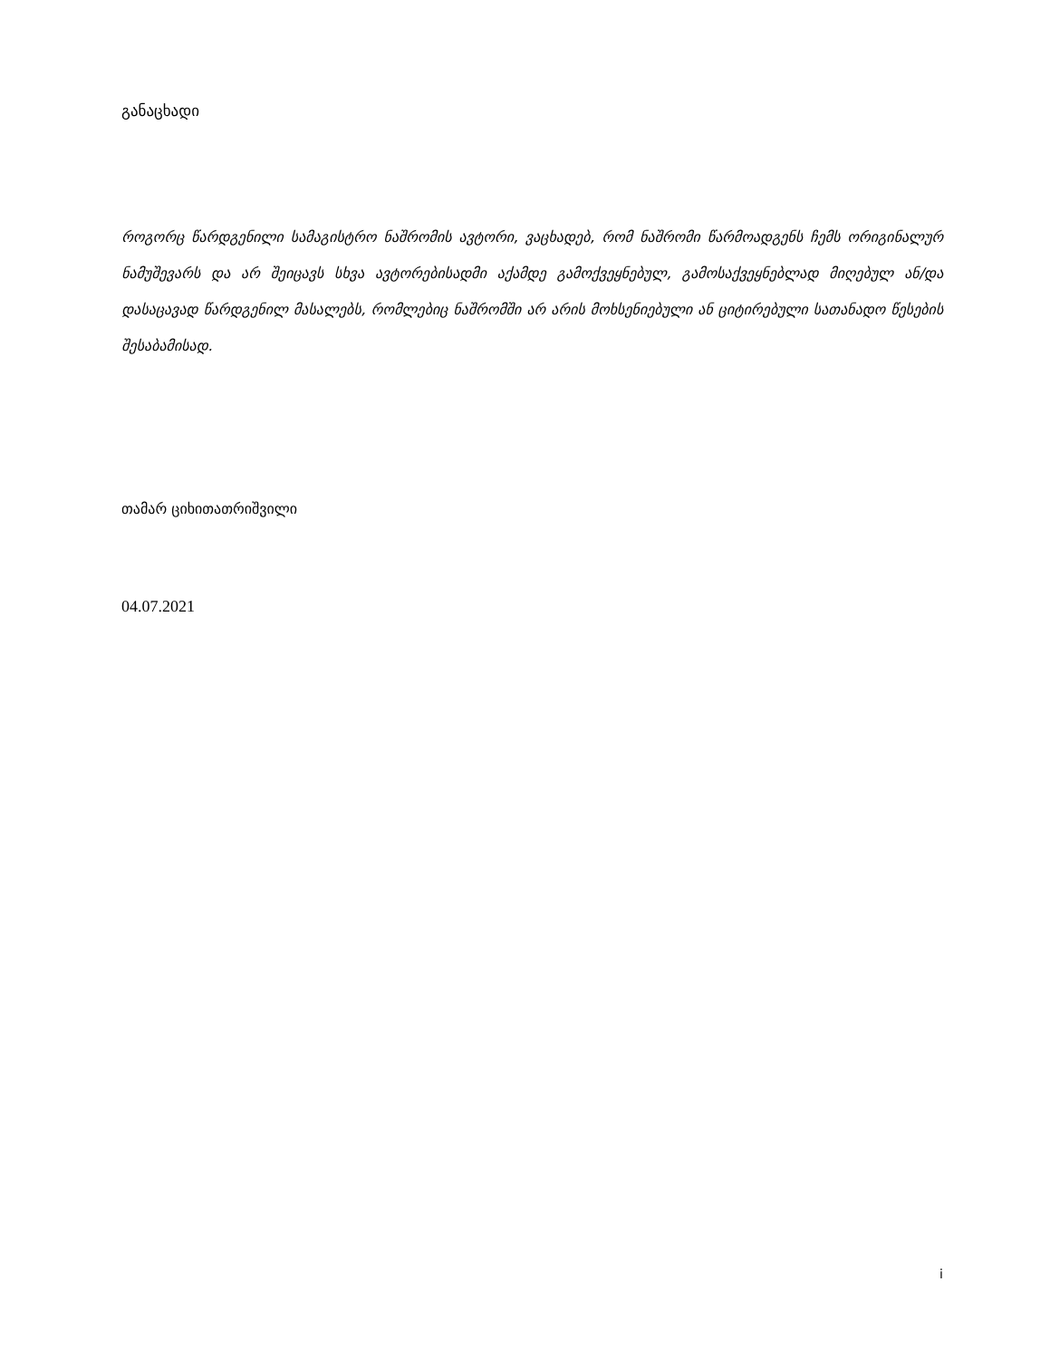განაცხადი
როგორც წარდგენილი სამაგისტრო ნაშრომის ავტორი, ვაცხადებ, რომ ნაშრომი წარმოადგენს ჩემს ორიგინალურ ნამუშევარს და არ შეიცავს სხვა ავტორებისადმი აქამდე გამოქვეყნებულ, გამოსაქვეყნებლად მიღებულ ან/და დასაცავად წარდგენილ მასალებს, რომლებიც ნაშრომში არ არის მოხსენიებული ან ციტირებული სათანადო წესების შესაბამისად.
თამარ ციხითათრიშვილი
04.07.2021
i